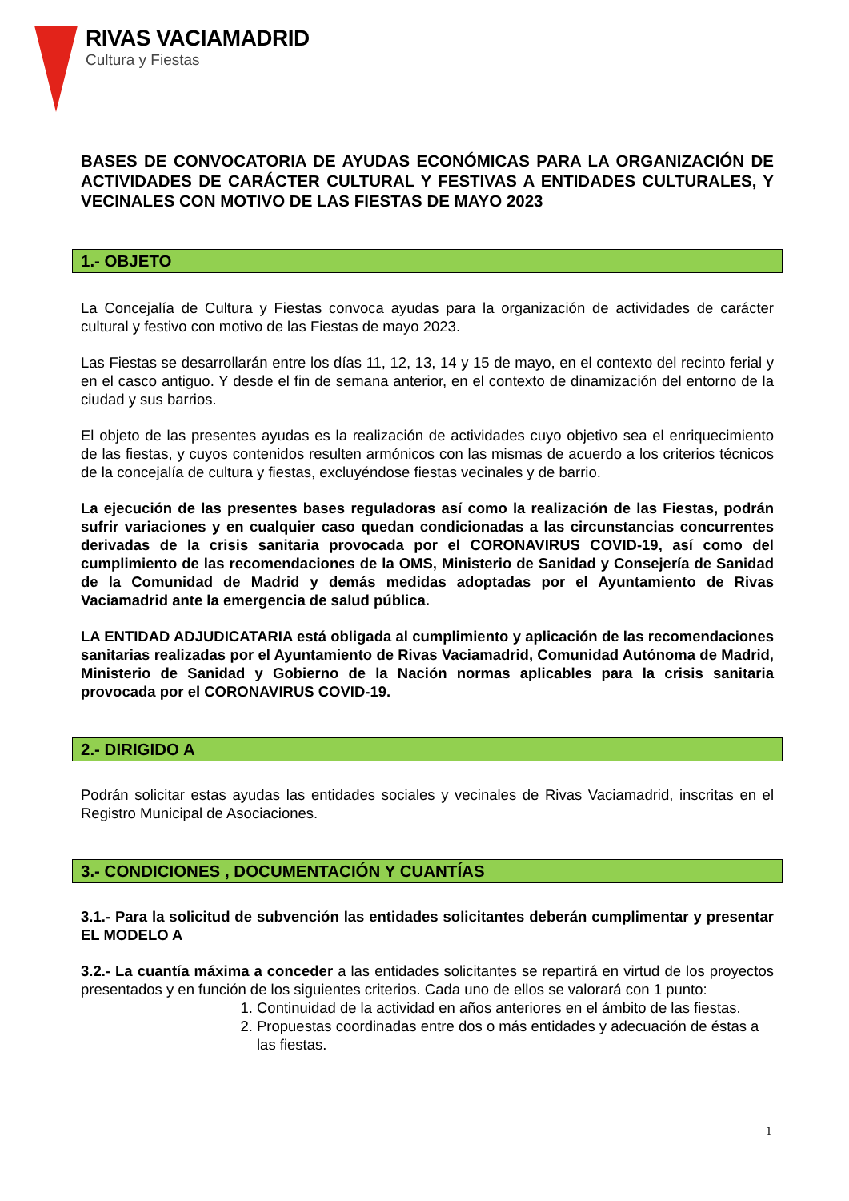RIVAS VACIAMADRID
Cultura y Fiestas
BASES DE CONVOCATORIA DE AYUDAS ECONÓMICAS PARA LA ORGANIZACIÓN DE ACTIVIDADES DE CARÁCTER CULTURAL Y FESTIVAS A ENTIDADES CULTURALES, Y VECINALES CON MOTIVO DE LAS FIESTAS DE MAYO 2023
1.- OBJETO
La Concejalía de Cultura y Fiestas convoca ayudas para la organización de actividades de carácter cultural y festivo con motivo de las Fiestas de mayo 2023.
Las Fiestas se desarrollarán entre los días 11, 12, 13, 14 y 15 de mayo, en el contexto del recinto ferial y en el casco antiguo. Y desde el fin de semana anterior, en el contexto de dinamización del entorno de la ciudad y sus barrios.
El objeto de las presentes ayudas es la realización de actividades cuyo objetivo sea el enriquecimiento de las fiestas, y cuyos contenidos resulten armónicos con las mismas de acuerdo a los criterios técnicos de la concejalía de cultura y fiestas, excluyéndose fiestas vecinales y de barrio.
La ejecución de las presentes bases reguladoras así como la realización de las Fiestas, podrán sufrir variaciones y en cualquier caso quedan condicionadas a las circunstancias concurrentes derivadas de la crisis sanitaria provocada por el CORONAVIRUS COVID-19, así como del cumplimiento de las recomendaciones de la OMS, Ministerio de Sanidad y Consejería de Sanidad de la Comunidad de Madrid y demás medidas adoptadas por el Ayuntamiento de Rivas Vaciamadrid ante la emergencia de salud pública.
LA ENTIDAD ADJUDICATARIA está obligada al cumplimiento y aplicación de las recomendaciones sanitarias realizadas por el Ayuntamiento de Rivas Vaciamadrid, Comunidad Autónoma de Madrid, Ministerio de Sanidad y Gobierno de la Nación normas aplicables para la crisis sanitaria provocada por el CORONAVIRUS COVID-19.
2.- DIRIGIDO A
Podrán solicitar estas ayudas las entidades sociales y vecinales de Rivas Vaciamadrid, inscritas en el Registro Municipal de Asociaciones.
3.- CONDICIONES , DOCUMENTACIÓN Y CUANTÍAS
3.1.- Para la solicitud de subvención las entidades solicitantes deberán cumplimentar y presentar EL MODELO A
3.2.- La cuantía máxima a conceder a las entidades solicitantes se repartirá en virtud de los proyectos presentados y en función de los siguientes criterios. Cada uno de ellos se valorará con 1 punto:
1. Continuidad de la actividad en años anteriores en el ámbito de las fiestas.
2. Propuestas coordinadas entre dos o más entidades y adecuación de éstas a las fiestas.
1